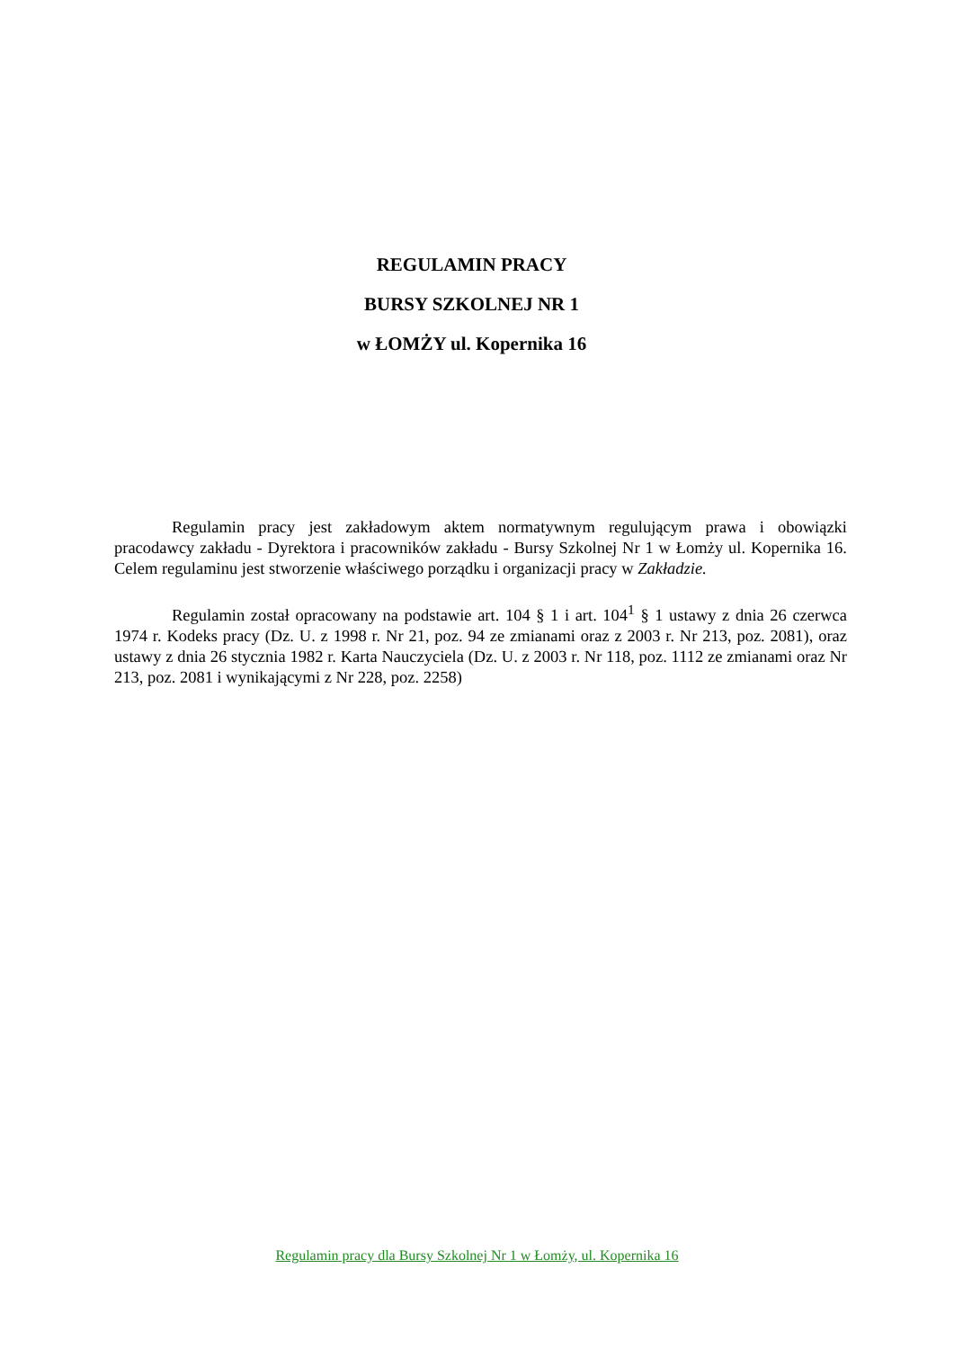REGULAMIN PRACY
BURSY SZKOLNEJ NR 1
w ŁOMŻY ul. Kopernika 16
Regulamin pracy jest zakładowym aktem normatywnym regulującym prawa i obowiązki pracodawcy zakładu - Dyrektora i pracowników zakładu - Bursy Szkolnej Nr 1 w Łomży ul. Kopernika 16. Celem regulaminu jest stworzenie właściwego porządku i organizacji pracy w Zakładzie.
Regulamin został opracowany na podstawie art. 104 § 1 i art. 104<sup>1</sup> § 1 ustawy z dnia 26 czerwca 1974 r. Kodeks pracy (Dz. U. z 1998 r. Nr 21, poz. 94 ze zmianami oraz z 2003 r. Nr 213, poz. 2081), oraz ustawy z dnia 26 stycznia 1982 r. Karta Nauczyciela (Dz. U. z 2003 r. Nr 118, poz. 1112 ze zmianami oraz Nr 213, poz. 2081 i wynikającymi z Nr 228, poz. 2258)
Regulamin pracy dla Bursy Szkolnej Nr 1 w Łomży, ul. Kopernika 16